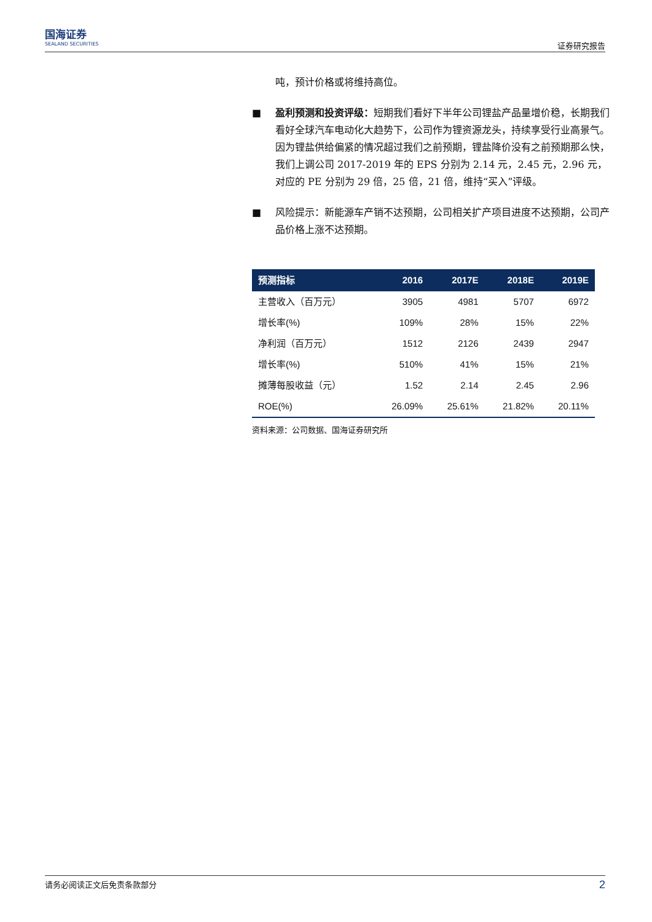国海证券
SEALAND SECURITIES
证券研究报告
吨，预计价格或将维持高位。
■ 盈利预测和投资评级：短期我们看好下半年公司锂盐产品量增价稳，长期我们看好全球汽车电动化大趋势下，公司作为锂资源龙头，持续享受行业高景气。因为锂盐供给偏紧的情况超过我们之前预期，锂盐降价没有之前预期那么快，我们上调公司 2017-2019 年的 EPS 分别为 2.14 元，2.45 元，2.96 元，对应的 PE 分别为 29 倍，25 倍，21 倍，维持“买入”评级。
■ 风险提示：新能源车产销不达预期，公司相关扩产项目进度不达预期，公司产品价格上涨不达预期。
| 预测指标 | 2016 | 2017E | 2018E | 2019E |
| --- | --- | --- | --- | --- |
| 主营收入（百万元） | 3905 | 4981 | 5707 | 6972 |
| 增长率(%) | 109% | 28% | 15% | 22% |
| 净利润（百万元） | 1512 | 2126 | 2439 | 2947 |
| 增长率(%) | 510% | 41% | 15% | 21% |
| 摊薄每股收益（元） | 1.52 | 2.14 | 2.45 | 2.96 |
| ROE(%) | 26.09% | 25.61% | 21.82% | 20.11% |
资料来源：公司数据、国海证券研究所
请务必阅读正文后免责条款部分 2